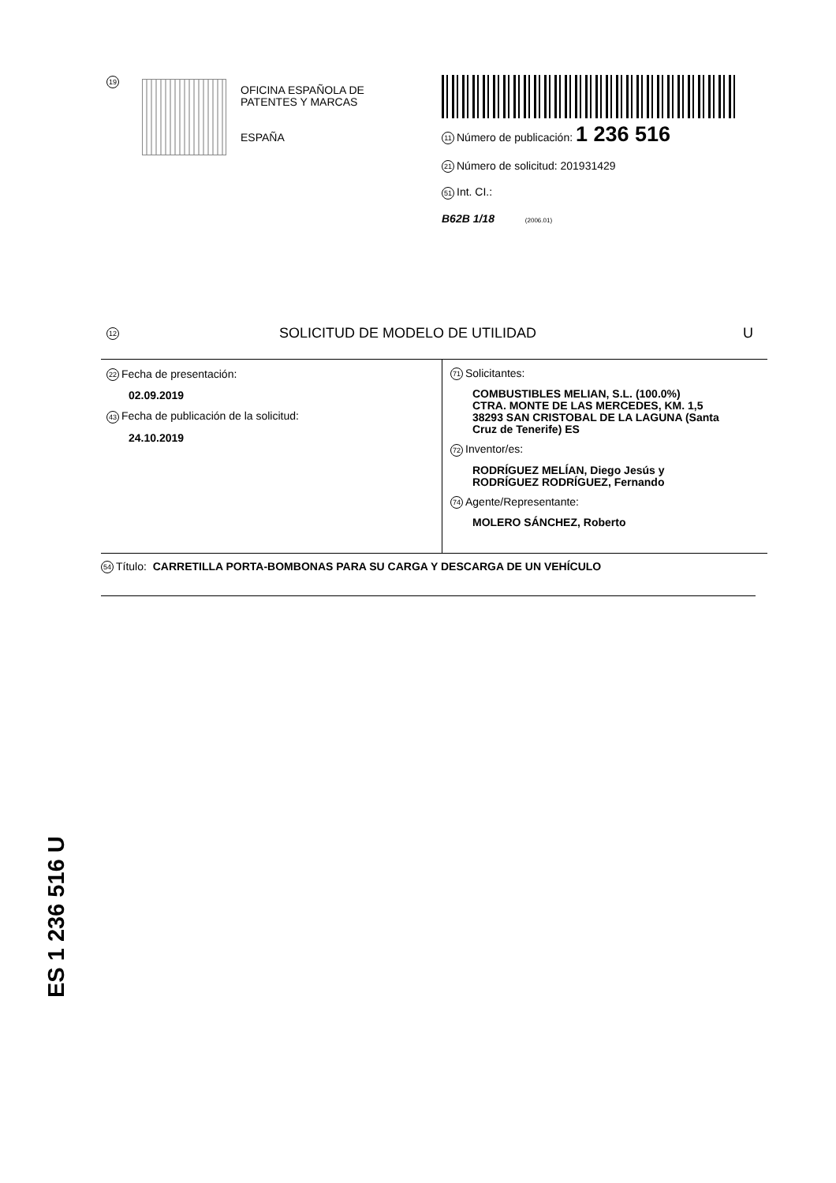19
OFICINA ESPAÑOLA DE
PATENTES Y MARCAS
ESPAÑA
11 Número de publicación: 1 236 516
21 Número de solicitud: 201931429
51 Int. CI.:
B62B 1/18 (2006.01)
12 SOLICITUD DE MODELO DE UTILIDAD U
22 Fecha de presentación:
02.09.2019
43 Fecha de publicación de la solicitud:
24.10.2019
71 Solicitantes:
COMBUSTIBLES MELIAN, S.L. (100.0%)
CTRA. MONTE DE LAS MERCEDES, KM. 1,5
38293 SAN CRISTOBAL DE LA LAGUNA (Santa
Cruz de Tenerife) ES
72 Inventor/es:
RODRÍGUEZ MELÍAN, Diego Jesús y
RODRÍGUEZ RODRÍGUEZ, Fernando
74 Agente/Representante:
MOLERO SÁNCHEZ, Roberto
54 Título: CARRETILLA PORTA-BOMBONAS PARA SU CARGA Y DESCARGA DE UN VEHÍCULO
ES 1 236 516 U